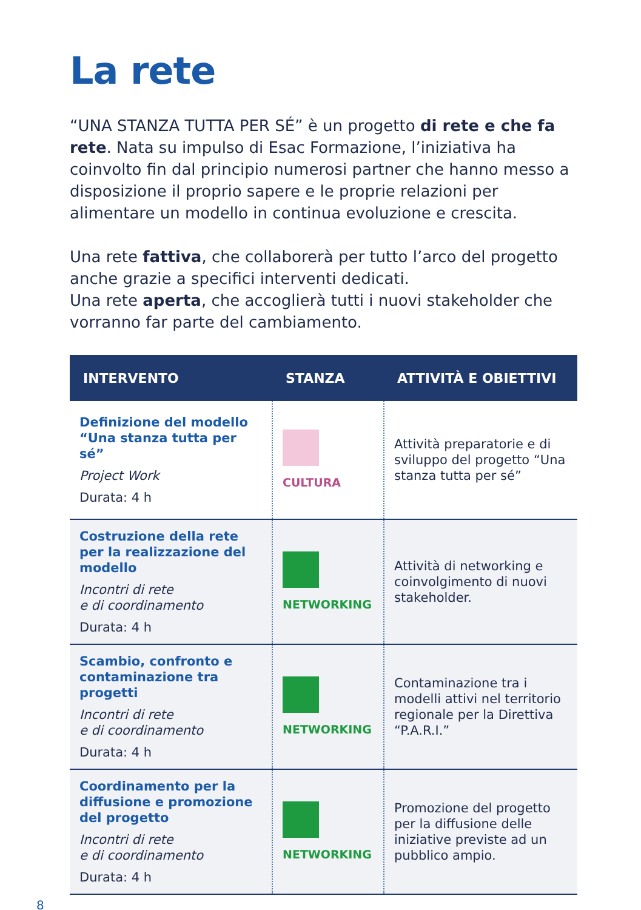La rete
“UNA STANZA TUTTA PER SÉ” è un progetto di rete e che fa rete. Nata su impulso di Esac Formazione, l’iniziativa ha coinvolto fin dal principio numerosi partner che hanno messo a disposizione il proprio sapere e le proprie relazioni per alimentare un modello in continua evoluzione e crescita.
Una rete fattiva, che collaborerà per tutto l’arco del progetto anche grazie a specifici interventi dedicati.
Una rete aperta, che accoglierà tutti i nuovi stakeholder che vorranno far parte del cambiamento.
| INTERVENTO | STANZA | ATTIVITÀ E OBIETTIVI |
| --- | --- | --- |
| Definizione del modello “Una stanza tutta per sé” Project Work Durata: 4 h | CULTURA | Attività preparatorie e di sviluppo del progetto “Una stanza tutta per sé” |
| Costruzione della rete per la realizzazione del modello Incontri di rete e di coordinamento Durata: 4 h | NETWORKING | Attività di networking e coinvolgimento di nuovi stakeholder. |
| Scambio, confronto e contaminazione tra progetti Incontri di rete e di coordinamento Durata: 4 h | NETWORKING | Contaminazione tra i modelli attivi nel territorio regionale per la Direttiva “P.A.R.I.” |
| Coordinamento per la diffusione e promozione del progetto Incontri di rete e di coordinamento Durata: 4 h | NETWORKING | Promozione del progetto per la diffusione delle iniziative previste ad un pubblico ampio. |
8